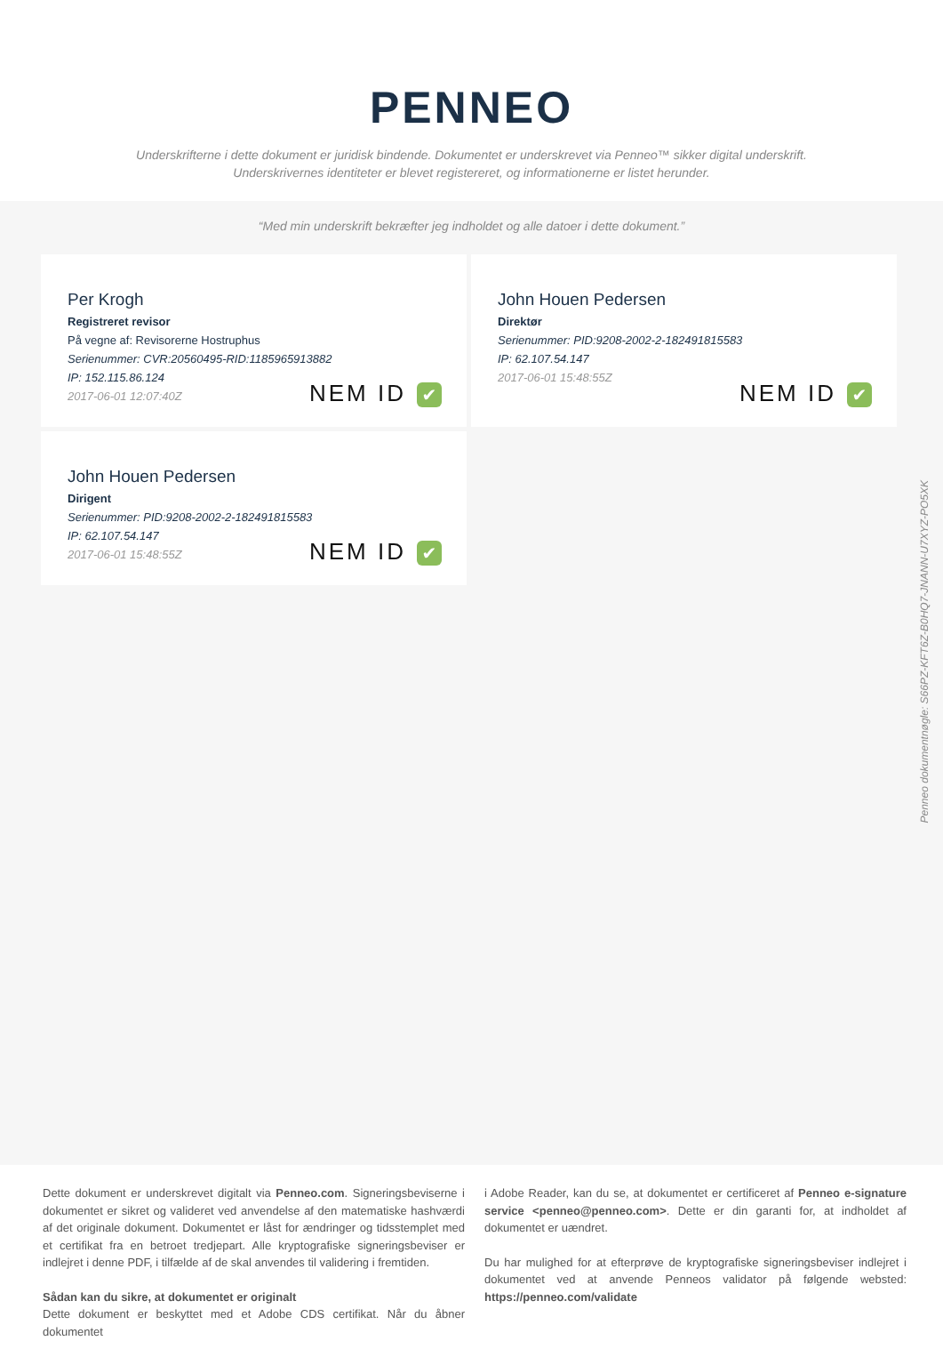PENNEO
Underskrifterne i dette dokument er juridisk bindende. Dokumentet er underskrevet via Penneo™ sikker digital underskrift.
Underskrivernes identiteter er blevet registereret, og informationerne er listet herunder.
“Med min underskrift bekræfter jeg indholdet og alle datoer i dette dokument.”
Per Krogh
Registreret revisor
På vegne af: Revisorerne Hostruphus
Serienummer: CVR:20560495-RID:1185965913882
IP: 152.115.86.124
2017-06-01 12:07:40Z
NEM ID ✔
John Houen Pedersen
Direktør
Serienummer: PID:9208-2002-2-182491815583
IP: 62.107.54.147
2017-06-01 15:48:55Z
NEM ID ✔
John Houen Pedersen
Dirigent
Serienummer: PID:9208-2002-2-182491815583
IP: 62.107.54.147
2017-06-01 15:48:55Z
NEM ID ✔
Penneo dokumentnøgle: S66PZ-KFT6Z-B0HQ7-JNANN-U7XYZ-PO5XK
Dette dokument er underskrevet digitalt via Penneo.com. Signeringsbeviserne i dokumentet er sikret og valideret ved anvendelse af den matematiske hashværdi af det originale dokument. Dokumentet er låst for ændringer og tidsstemplet med et certifikat fra en betroet tredjepart. Alle kryptografiske signeringsbeviser er indlejret i denne PDF, i tilfælde af de skal anvendes til validering i fremtiden.
Sådan kan du sikre, at dokumentet er originalt
Dette dokument er beskyttet med et Adobe CDS certifikat. Når du åbner dokumentet
i Adobe Reader, kan du se, at dokumentet er certificeret af Penneo e-signature service <penneo@penneo.com>. Dette er din garanti for, at indholdet af dokumentet er uændret.
Du har mulighed for at efterprøve de kryptografiske signeringsbeviser indlejret i dokumentet ved at anvende Penneos validator på følgende websted: https://penneo.com/validate